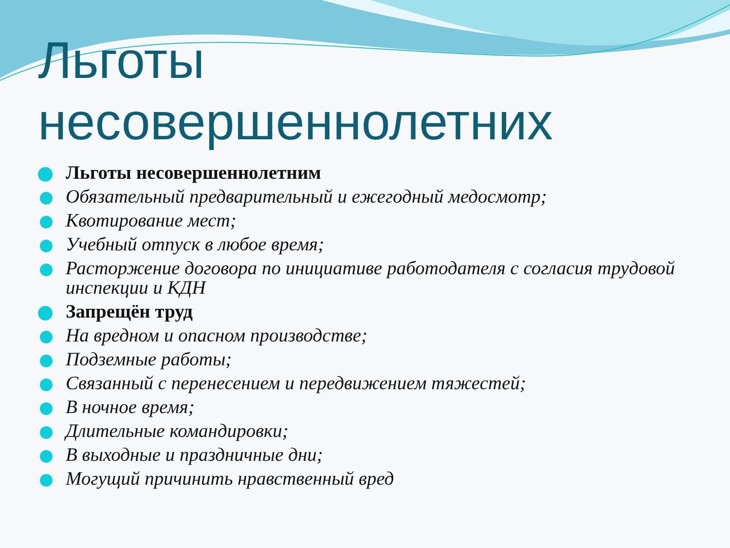Льготы
несовершеннолетних
Льготы несовершеннолетним
Обязательный предварительный и ежегодный медосмотр;
Квотирование мест;
Учебный отпуск в любое время;
Расторжение договора по инициативе работодателя с согласия трудовой инспекции и КДН
Запрещён труд
На вредном и опасном производстве;
Подземные работы;
Связанный с перенесением и передвижением тяжестей;
В ночное время;
Длительные командировки;
В выходные и праздничные дни;
Могущий причинить нравственный вред